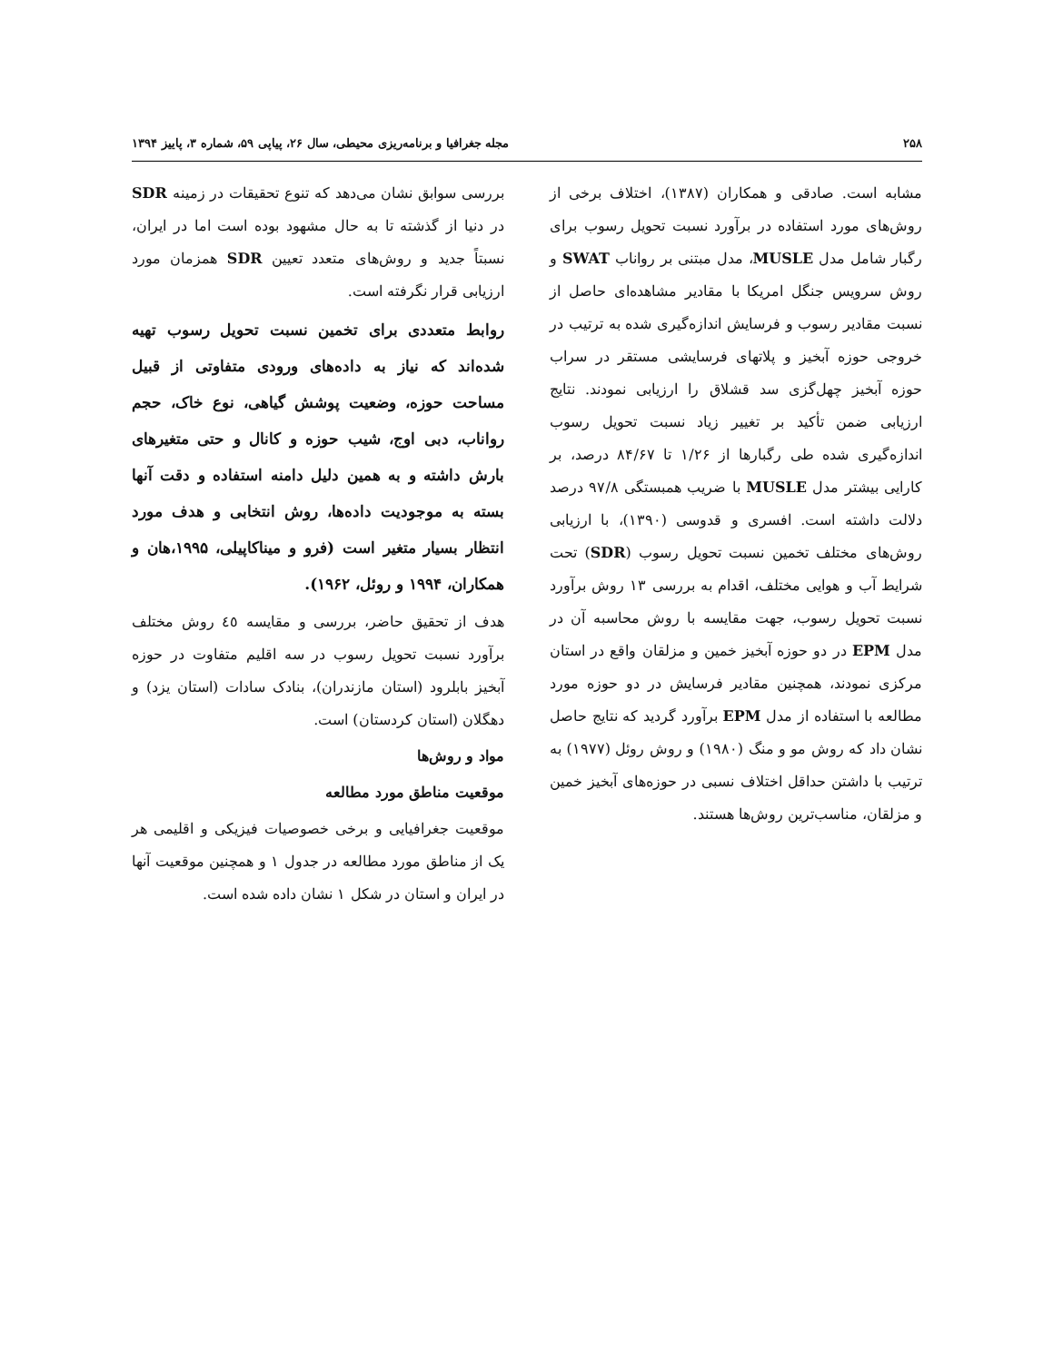۲۵۸ مجله جغرافیا و برنامه‌ریزی محیطی، سال ۲۶، پیاپی ۵۹، شماره ۳، پاییز ۱۳۹۴
مشابه است. صادقی و همکاران (۱۳۸۷)، اختلاف برخی از روش‌های مورد استفاده در برآورد نسبت تحویل رسوب برای رگبار شامل مدل MUSLE، مدل مبتنی بر رواناب SWAT و روش سرویس جنگل امریکا با مقادیر مشاهده‌ای حاصل از نسبت مقادیر رسوب و فرسایش اندازه‌گیری شده به ترتیب در خروجی حوزه آبخیز و پلاتهای فرسایشی مستقر در سراب حوزه آبخیز چهل‌گزی سد قشلاق را ارزیابی نمودند. نتایج ارزیابی ضمن تأکید بر تغییر زیاد نسبت تحویل رسوب اندازه‌گیری شده طی رگبارها از ۱/۲۶ تا ۸۴/۶۷ درصد، بر کارایی بیشتر مدل MUSLE با ضریب همبستگی ۹۷/۸ درصد دلالت داشته است. افسری و قدوسی (۱۳۹۰)، با ارزیابی روش‌های مختلف تخمین نسبت تحویل رسوب (SDR) تحت شرایط آب و هوایی مختلف، اقدام به بررسی ۱۳ روش برآورد نسبت تحویل رسوب، جهت مقایسه با روش محاسبه آن در مدل EPM در دو حوزه آبخیز خمین و مزلقان واقع در استان مرکزی نمودند، همچنین مقادیر فرسایش در دو حوزه مورد مطالعه با استفاده از مدل EPM برآورد گردید که نتایج حاصل نشان داد که روش مو و منگ (۱۹۸۰) و روش روئل (۱۹۷۷) به ترتیب با داشتن حداقل اختلاف نسبی در حوزه‌های آبخیز خمین و مزلقان، مناسب‌ترین روش‌ها هستند.
بررسی سوابق نشان می‌دهد که تنوع تحقیقات در زمینه SDR در دنیا از گذشته تا به حال مشهود بوده است اما در ایران، نسبتاً جدید و روش‌های متعدد تعیین SDR همزمان مورد ارزیابی قرار نگرفته است.
روابط متعددی برای تخمین نسبت تحویل رسوب تهیه شده‌اند که نیاز به داده‌های ورودی متفاوتی از قبیل مساحت حوزه، وضعیت پوشش گیاهی، نوع خاک، حجم رواناب، دبی اوج، شیب حوزه و کانال و حتی متغیرهای بارش داشته و به همین دلیل دامنه استفاده و دقت آنها بسته به موجودیت داده‌ها، روش انتخابی و هدف مورد انتظار بسیار متغیر است (فرو و میناکاپیلی، ۱۹۹۵،هان و همکاران، ۱۹۹۴ و روئل، ۱۹۶۲).
هدف از تحقیق حاضر، بررسی و مقایسه ٤٥ روش مختلف برآورد نسبت تحویل رسوب در سه اقلیم متفاوت در حوزه آبخیز بابلرود (استان مازندران)، بنادک سادات (استان یزد) و دهگلان (استان کردستان) است.
مواد و روش‌ها
موقعیت مناطق مورد مطالعه
موقعیت جغرافیایی و برخی خصوصیات فیزیکی و اقلیمی هر یک از مناطق مورد مطالعه در جدول ۱ و همچنین موقعیت آنها در ایران و استان در شکل ۱ نشان داده شده است.